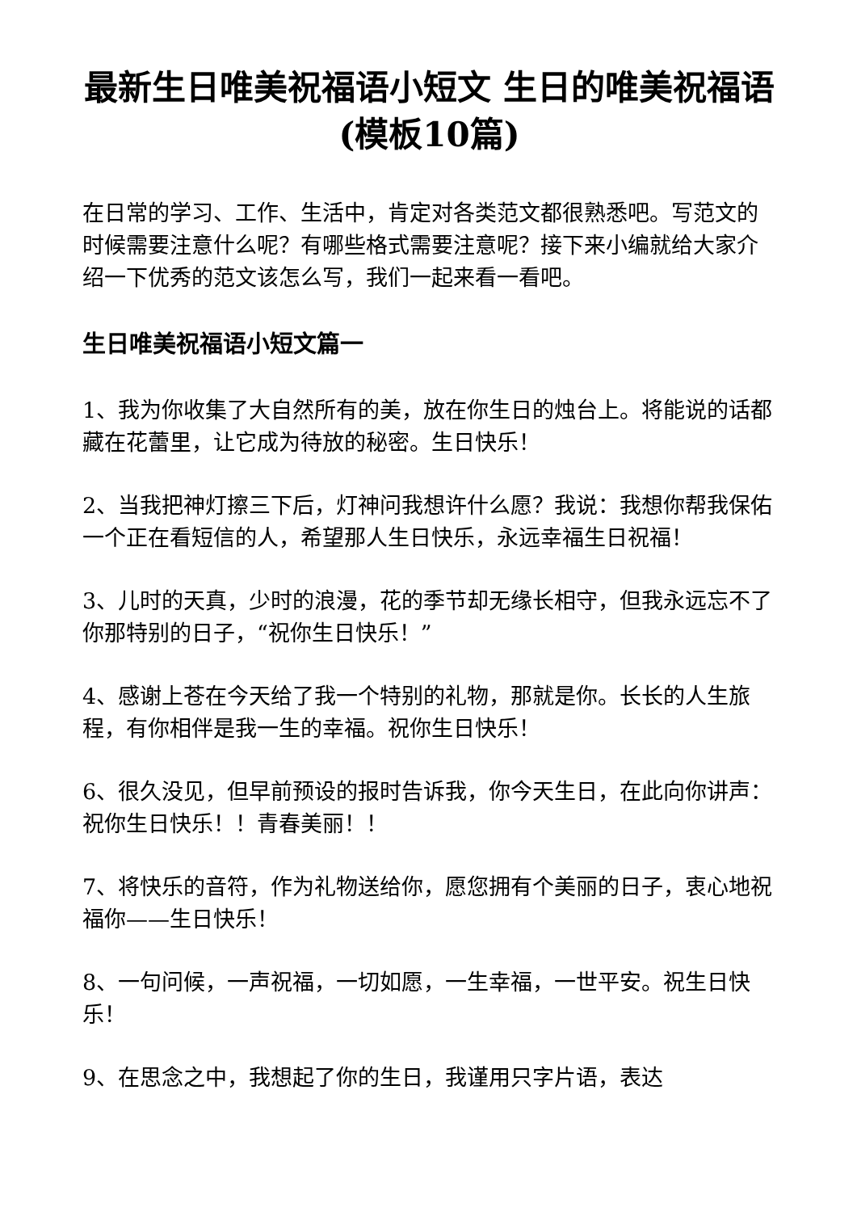最新生日唯美祝福语小短文 生日的唯美祝福语(模板10篇)
在日常的学习、工作、生活中，肯定对各类范文都很熟悉吧。写范文的时候需要注意什么呢？有哪些格式需要注意呢？接下来小编就给大家介绍一下优秀的范文该怎么写，我们一起来看一看吧。
生日唯美祝福语小短文篇一
1、我为你收集了大自然所有的美，放在你生日的烛台上。将能说的话都藏在花蕾里，让它成为待放的秘密。生日快乐！
2、当我把神灯擦三下后，灯神问我想许什么愿？我说：我想你帮我保佑一个正在看短信的人，希望那人生日快乐，永远幸福生日祝福！
3、儿时的天真，少时的浪漫，花的季节却无缘长相守，但我永远忘不了你那特别的日子，“祝你生日快乐！”
4、感谢上苍在今天给了我一个特别的礼物，那就是你。长长的人生旅程，有你相伴是我一生的幸福。祝你生日快乐！
6、很久没见，但早前预设的报时告诉我，你今天生日，在此向你讲声：祝你生日快乐！！青春美丽！！
7、将快乐的音符，作为礼物送给你，愿您拥有个美丽的日子，衷心地祝福你——生日快乐！
8、一句问候，一声祝福，一切如愿，一生幸福，一世平安。祝生日快乐！
9、在思念之中，我想起了你的生日，我谨用只字片语，表达